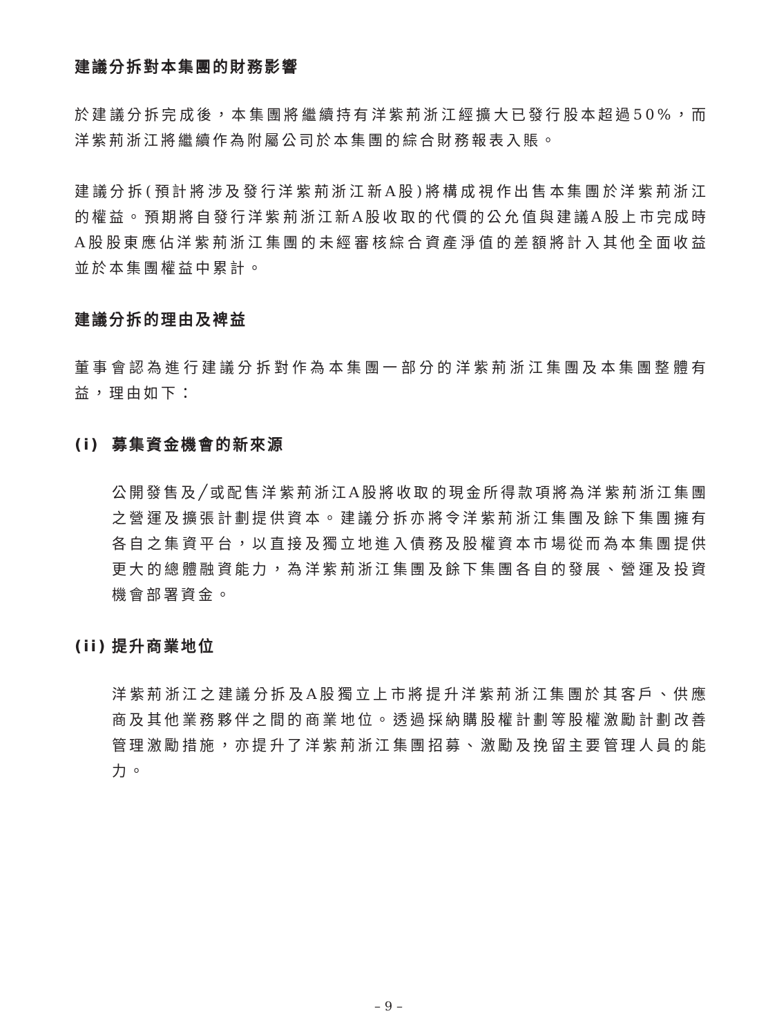建議分拆對本集團的財務影響
於建議分拆完成後，本集團將繼續持有洋紫荊浙江經擴大已發行股本超過50%，而洋紫荊浙江將繼續作為附屬公司於本集團的綜合財務報表入賬。
建議分拆(預計將涉及發行洋紫荊浙江新A股)將構成視作出售本集團於洋紫荊浙江的權益。預期將自發行洋紫荊浙江新A股收取的代價的公允值與建議A股上市完成時A股股東應佔洋紫荊浙江集團的未經審核綜合資產淨值的差額將計入其他全面收益並於本集團權益中累計。
建議分拆的理由及裨益
董事會認為進行建議分拆對作為本集團一部分的洋紫荊浙江集團及本集團整體有益，理由如下：
(i) 募集資金機會的新來源
公開發售及╱或配售洋紫荊浙江A股將收取的現金所得款項將為洋紫荊浙江集團之營運及擴張計劃提供資本。建議分拆亦將令洋紫荊浙江集團及餘下集團擁有各自之集資平台，以直接及獨立地進入債務及股權資本市場從而為本集團提供更大的總體融資能力，為洋紫荊浙江集團及餘下集團各自的發展、營運及投資機會部署資金。
(ii) 提升商業地位
洋紫荊浙江之建議分拆及A股獨立上市將提升洋紫荊浙江集團於其客戶、供應商及其他業務夥伴之間的商業地位。透過採納購股權計劃等股權激勵計劃改善管理激勵措施，亦提升了洋紫荊浙江集團招募、激勵及挽留主要管理人員的能力。
– 9 –